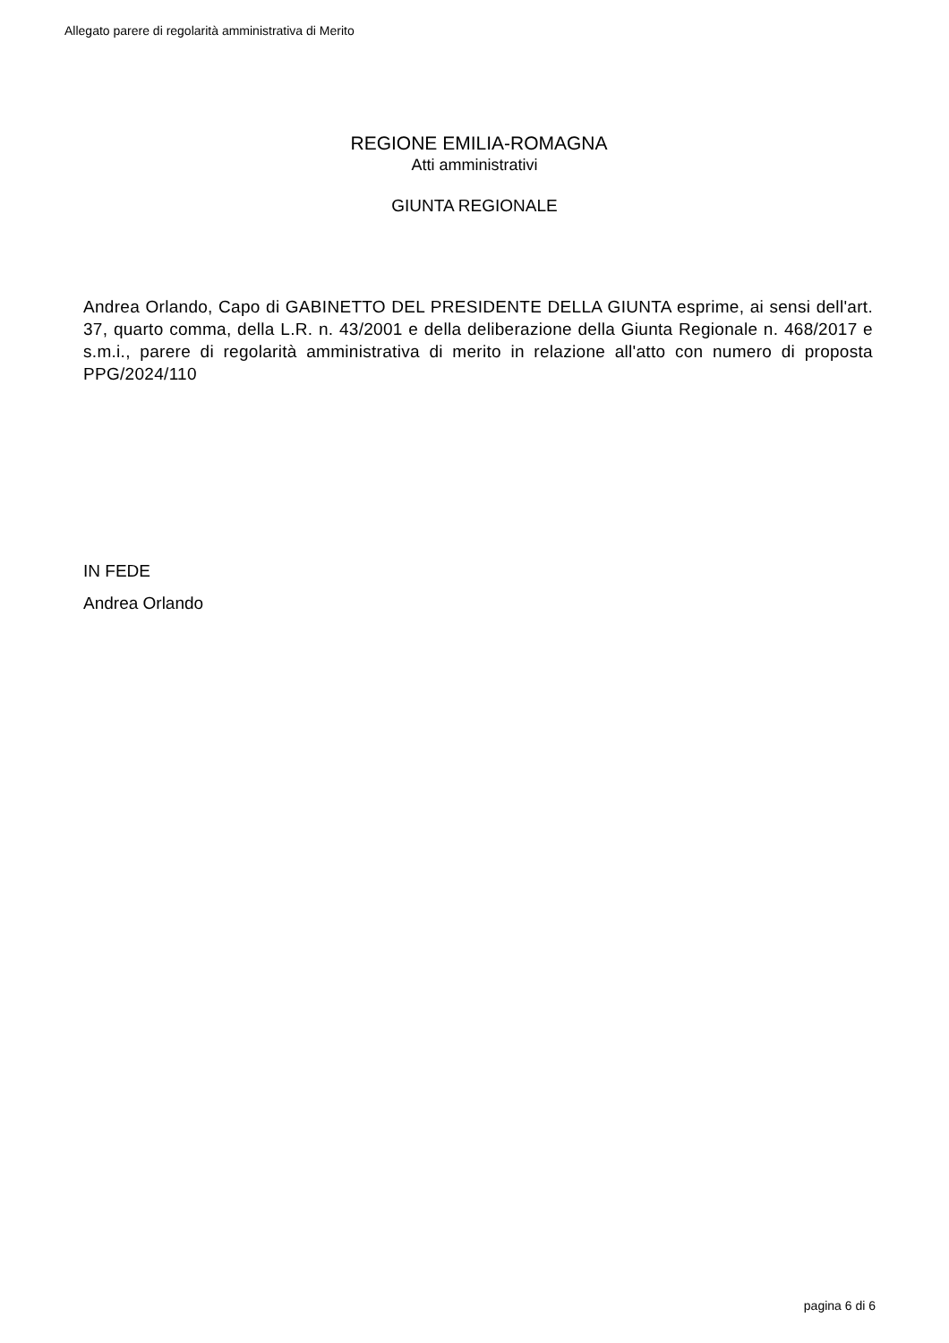Allegato parere di regolarità amministrativa di Merito
REGIONE EMILIA-ROMAGNA
Atti amministrativi
GIUNTA REGIONALE
Andrea Orlando, Capo di GABINETTO DEL PRESIDENTE DELLA GIUNTA esprime, ai sensi dell'art. 37, quarto comma, della L.R. n. 43/2001 e della deliberazione della Giunta Regionale n. 468/2017 e s.m.i., parere di regolarità amministrativa di merito in relazione all'atto con numero di proposta PPG/2024/110
IN FEDE
Andrea Orlando
pagina 6 di 6